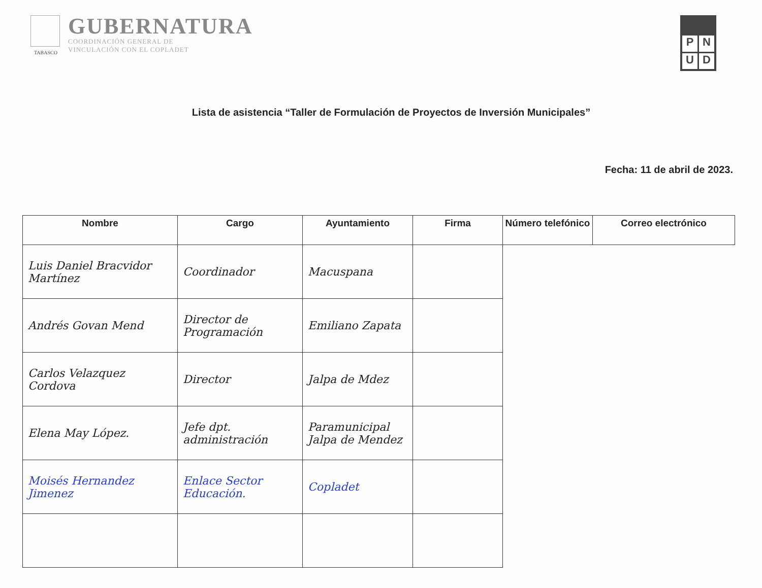TABASCO
GUBERNATURA
COORDINACIÓN GENERAL DE
VINCULACIÓN CON EL COPLADET
PNUD
Lista de asistencia “Taller de Formulación de Proyectos de Inversión Municipales”
Fecha: 11 de abril de 2023.
| Nombre | Cargo | Ayuntamiento | Firma | Número telefónico | Correo electrónico |
| --- | --- | --- | --- | --- | --- |
| Luis Daniel Bracvidor Martínez | Coordinador | Macuspana | | | |
| Andrés Govan Mend | Director de Programación | Emiliano Zapata | | | |
| Carlos Velazquez Cordova | Director | Jalpa de Mdez | | | |
| Elena May López. | Jefe dpt. administración | Paramunicipal Jalpa de Mendez | | | |
| Moisés Hernandez Jimenez | Enlace Sector Educación. | Copladet | | | |